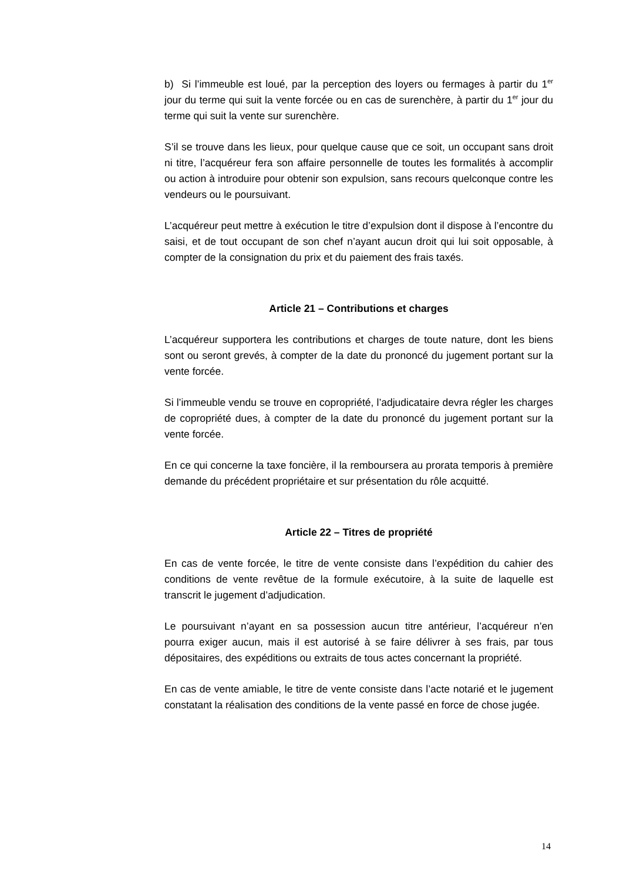b) Si l’immeuble est loué, par la perception des loyers ou fermages à partir du 1<sup>er</sup> jour du terme qui suit la vente forcée ou en cas de surenchère, à partir du 1<sup>er</sup> jour du terme qui suit la vente sur surenchère.
S’il se trouve dans les lieux, pour quelque cause que ce soit, un occupant sans droit ni titre, l’acquéreur fera son affaire personnelle de toutes les formalités à accomplir ou action à introduire pour obtenir son expulsion, sans recours quelconque contre les vendeurs ou le poursuivant.
L’acquéreur peut mettre à exécution le titre d’expulsion dont il dispose à l’encontre du saisi, et de tout occupant de son chef n’ayant aucun droit qui lui soit opposable, à compter de la consignation du prix et du paiement des frais taxés.
Article 21 – Contributions et charges
L’acquéreur supportera les contributions et charges de toute nature, dont les biens sont ou seront grevés, à compter de la date du prononcé du jugement portant sur la vente forcée.
Si l’immeuble vendu se trouve en copropriété, l’adjudicataire devra régler les charges de copropriété dues, à compter de la date du prononcé du jugement portant sur la vente forcée.
En ce qui concerne la taxe foncière, il la remboursera au prorata temporis à première demande du précédent propriétaire et sur présentation du rôle acquitté.
Article 22 – Titres de propriété
En cas de vente forcée, le titre de vente consiste dans l’expédition du cahier des conditions de vente revêtue de la formule exécutoire, à la suite de laquelle est transcrit le jugement d’adjudication.
Le poursuivant n’ayant en sa possession aucun titre antérieur, l’acquéreur n’en pourra exiger aucun, mais il est autorisé à se faire délivrer à ses frais, par tous dépositaires, des expéditions ou extraits de tous actes concernant la propriété.
En cas de vente amiable, le titre de vente consiste dans l’acte notarié et le jugement constatant la réalisation des conditions de la vente passé en force de chose jugée.
14